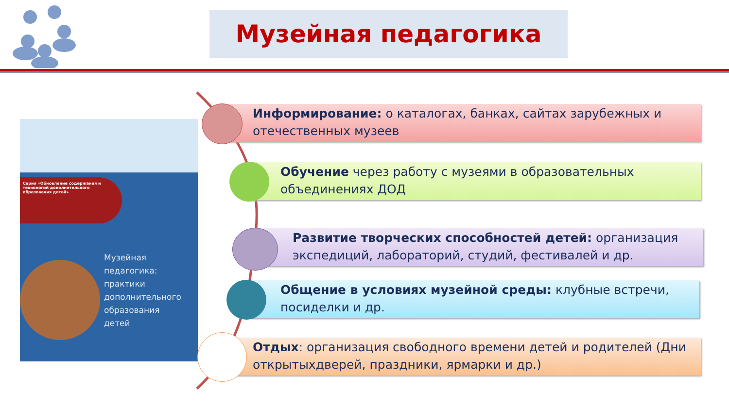Музейная педагогика
Серия «Обновление содержания и технологий дополнительного образования детей»
Музейная
педагогика:
практики
дополнительного
образования
детей
Информирование: о каталогах, банках, сайтах зарубежных и отечественных музеев
Обучение через работу с музеями в образовательных объединениях ДОД
Развитие творческих способностей детей: организация экспедиций, лабораторий, студий, фестивалей и др.
Общение в условиях музейной среды: клубные встречи, посиделки и др.
Отдых: организация свободного времени детей и родителей (Дни открытыхдверей, праздники, ярмарки и др.)